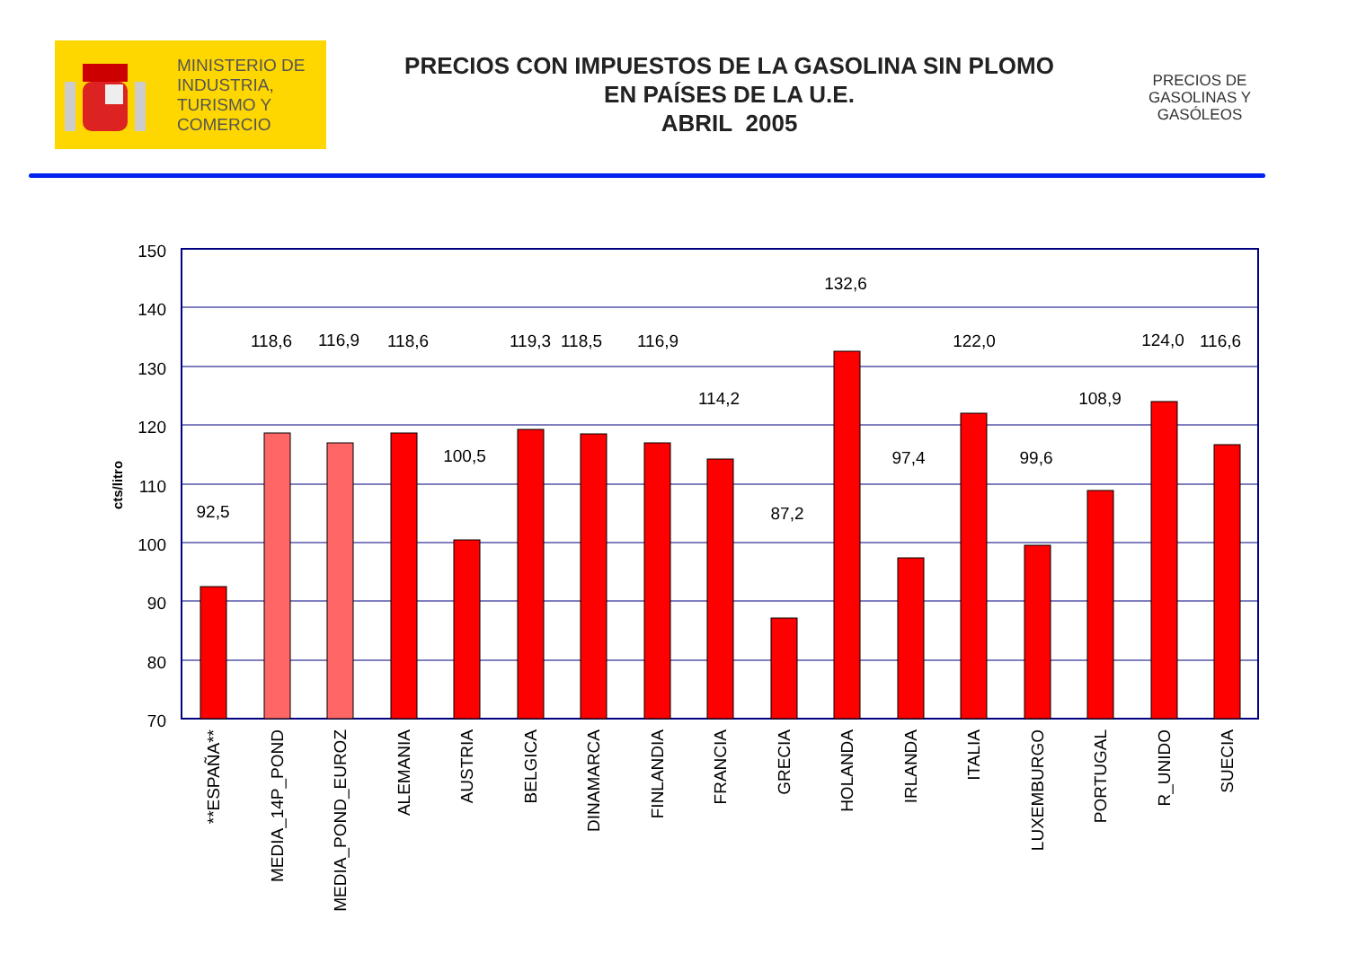MINISTERIO DE
INDUSTRIA,
TURISMO Y
COMERCIO
PRECIOS CON IMPUESTOS DE LA GASOLINA SIN PLOMO
EN PAÍSES DE LA U.E.
ABRIL 2005
PRECIOS DE GASOLINAS Y GASÓLEOS
150
140
130
120
110
100
90
80
70
cts/litro
92,5
118,6
116,9
118,6
100,5
119,3
118,5
116,9
114,2
87,2
132,6
97,4
122,0
99,6
108,9
124,0
116,6
**ESPAÑA**
MEDIA_14P_POND
MEDIA_POND_EUROZ
ALEMANIA
AUSTRIA
BELGICA
DINAMARCA
FINLANDIA
FRANCIA
GRECIA
HOLANDA
IRLANDA
ITALIA
LUXEMBURGO
PORTUGAL
R_UNIDO
SUECIA